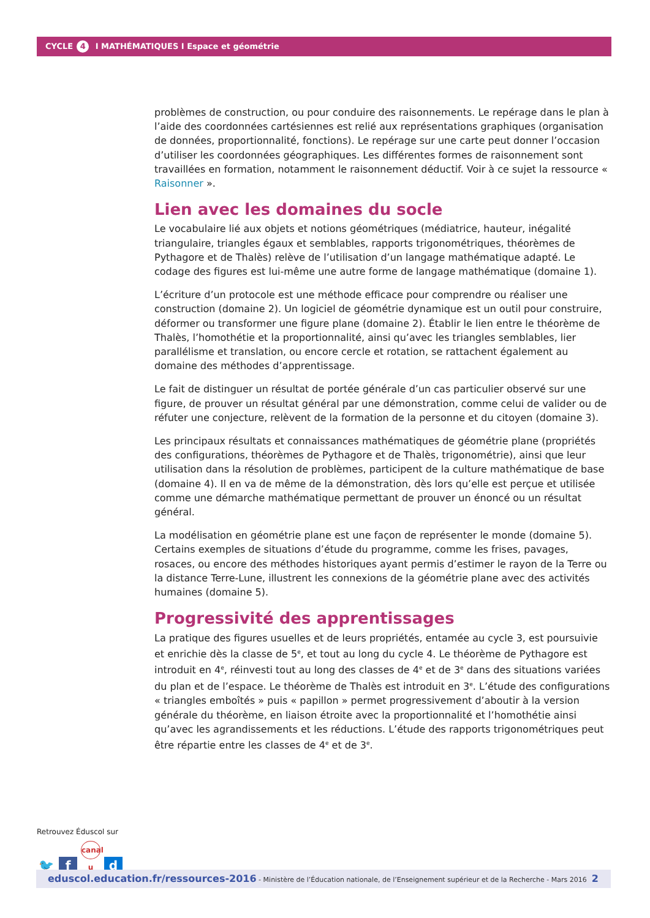CYCLE 4 I MATHÉMATIQUES I Espace et géométrie
problèmes de construction, ou pour conduire des raisonnements. Le repérage dans le plan à l’aide des coordonnées cartésiennes est relié aux représentations graphiques (organisation de données, proportionnalité, fonctions). Le repérage sur une carte peut donner l’occasion d’utiliser les coordonnées géographiques. Les différentes formes de raisonnement sont travaillées en formation, notamment le raisonnement déductif. Voir à ce sujet la ressource « Raisonner ».
Lien avec les domaines du socle
Le vocabulaire lié aux objets et notions géométriques (médiatrice, hauteur, inégalité triangulaire, triangles égaux et semblables, rapports trigonométriques, théorèmes de Pythagore et de Thalès) relève de l’utilisation d’un langage mathématique adapté. Le codage des figures est lui-même une autre forme de langage mathématique (domaine 1).
L’écriture d’un protocole est une méthode efficace pour comprendre ou réaliser une construction (domaine 2). Un logiciel de géométrie dynamique est un outil pour construire, déformer ou transformer une figure plane (domaine 2). Établir le lien entre le théorème de Thalès, l’homothétie et la proportionnalité, ainsi qu’avec les triangles semblables, lier parallélisme et translation, ou encore cercle et rotation, se rattachent également au domaine des méthodes d’apprentissage.
Le fait de distinguer un résultat de portée générale d’un cas particulier observé sur une figure, de prouver un résultat général par une démonstration, comme celui de valider ou de réfuter une conjecture, relèvent de la formation de la personne et du citoyen (domaine 3).
Les principaux résultats et connaissances mathématiques de géométrie plane (propriétés des configurations, théorèmes de Pythagore et de Thalès, trigonométrie), ainsi que leur utilisation dans la résolution de problèmes, participent de la culture mathématique de base (domaine 4). Il en va de même de la démonstration, dès lors qu’elle est perçue et utilisée comme une démarche mathématique permettant de prouver un énoncé ou un résultat général.
La modélisation en géométrie plane est une façon de représenter le monde (domaine 5). Certains exemples de situations d’étude du programme, comme les frises, pavages, rosaces, ou encore des méthodes historiques ayant permis d’estimer le rayon de la Terre ou la distance Terre-Lune, illustrent les connexions de la géométrie plane avec des activités humaines (domaine 5).
Progressivité des apprentissages
La pratique des figures usuelles et de leurs propriétés, entamée au cycle 3, est poursuivie et enrichie dès la classe de 5<sup>e</sup>, et tout au long du cycle 4. Le théorème de Pythagore est introduit en 4<sup>e</sup>, réinvesti tout au long des classes de 4<sup>e</sup> et de 3<sup>e</sup> dans des situations variées du plan et de l’espace. Le théorème de Thalès est introduit en 3<sup>e</sup>. L’étude des configurations « triangles emboîtés » puis « papillon » permet progressivement d’aboutir à la version générale du théorème, en liaison étroite avec la proportionnalité et l’homothétie ainsi qu’avec les agrandissements et les réductions. L’étude des rapports trigonométriques peut être répartie entre les classes de 4<sup>e</sup> et de 3<sup>e</sup>.
Retrouvez Éduscol sur
🐦 f canal u d
eduscol.education.fr/ressources-2016 - Ministère de l’Éducation nationale, de l’Enseignement supérieur et de la Recherche - Mars 2016 2